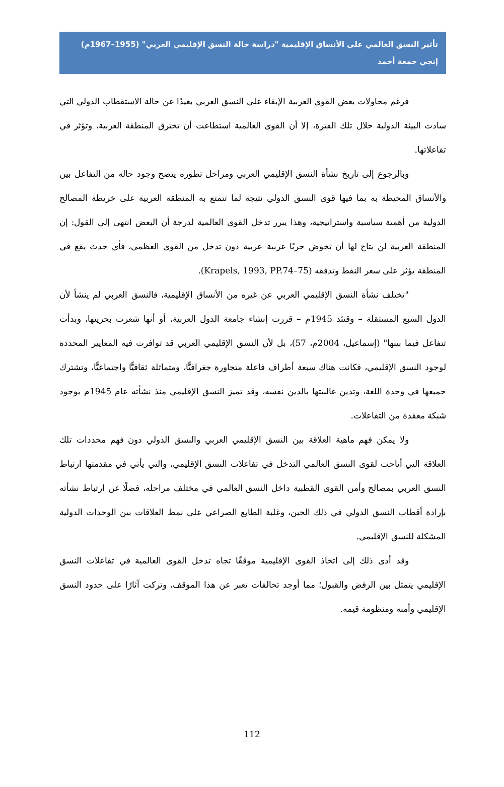تأثير النسق العالمي على الأنساق الإقليمية "دراسة حالة النسق الإقليمي العربي" (1955–1967م)
إنجي جمعة أحمد
فرغم محاولات بعض القوى العربية الإبقاء على النسق العربي بعيدًا عن حالة الاستقطاب الدولي التي سادت البيئة الدولية خلال تلك الفترة، إلا أن القوى العالمية استطاعت أن تخترق المنطقة العربية، وتؤثر في تفاعلاتها.
وبالرجوع إلى تاريخ نشأة النسق الإقليمي العربي ومراحل تطوره يتضح وجود حالة من التفاعل بين والأنساق المحيطة به بما فيها قوى النسق الدولي نتيجة لما تتمتع به المنطقة العربية على خريطة المصالح الدولية من أهمية سياسية واستراتيجية، وهذا يبرر تدخل القوى العالمية لدرجة أن البعض انتهى إلى القول: إن المنطقة العربية لن يتاح لها أن تخوض حربًا عربية–عربية دون تدخل من القوى العظمى، فأي حدث يقع في المنطقة يؤثر على سعر النفط وتدفقه (Krapels, 1993, PP.74–75).
"تختلف نشأة النسق الإقليمي العربي عن غيره من الأنساق الإقليمية، فالنسق العربي لم ينشأ لأن الدول السبع المستقلة – وقتئذ 1945م – قررت إنشاء جامعة الدول العربية، أو أنها شعرت بحريتها، وبدأت تتفاعل فيما بينها" (إسماعيل، 2004م، 57)، بل لأن النسق الإقليمي العربي قد توافرت فيه المعايير المحددة لوجود النسق الإقليمي، فكانت هناك سبعة أطراف فاعلة متجاورة جغرافيًّا، ومتماثلة ثقافيًّا واجتماعيًّا، وتشترك جميعها في وحدة اللغة، وتدين غالبيتها بالدين نفسه، وقد تميز النسق الإقليمي منذ نشأته عام 1945م بوجود شبكة معقدة من التفاعلات.
ولا يمكن فهم ماهية العلاقة بين النسق الإقليمي العربي والنسق الدولي دون فهم محددات تلك العلاقة التي أتاحت لقوى النسق العالمي التدخل في تفاعلات النسق الإقليمي، والتي يأتي في مقدمتها ارتباط النسق العربي بمصالح وأمن القوى القطبية داخل النسق العالمي في مختلف مراحله، فضلًا عن ارتباط نشأته بإرادة أقطاب النسق الدولي في ذلك الحين، وغلبة الطابع الصراعي على نمط العلاقات بين الوحدات الدولية المشكلة للنسق الإقليمي.
وقد أدى ذلك إلى اتخاذ القوى الإقليمية موقفًا تجاه تدخل القوى العالمية في تفاعلات النسق الإقليمي يتمثل بين الرفض والقبول؛ مما أوجد تحالفات تعبر عن هذا الموقف، وتركت آثارًا على حدود النسق الإقليمي وأمنه ومنظومة قيمه.
112